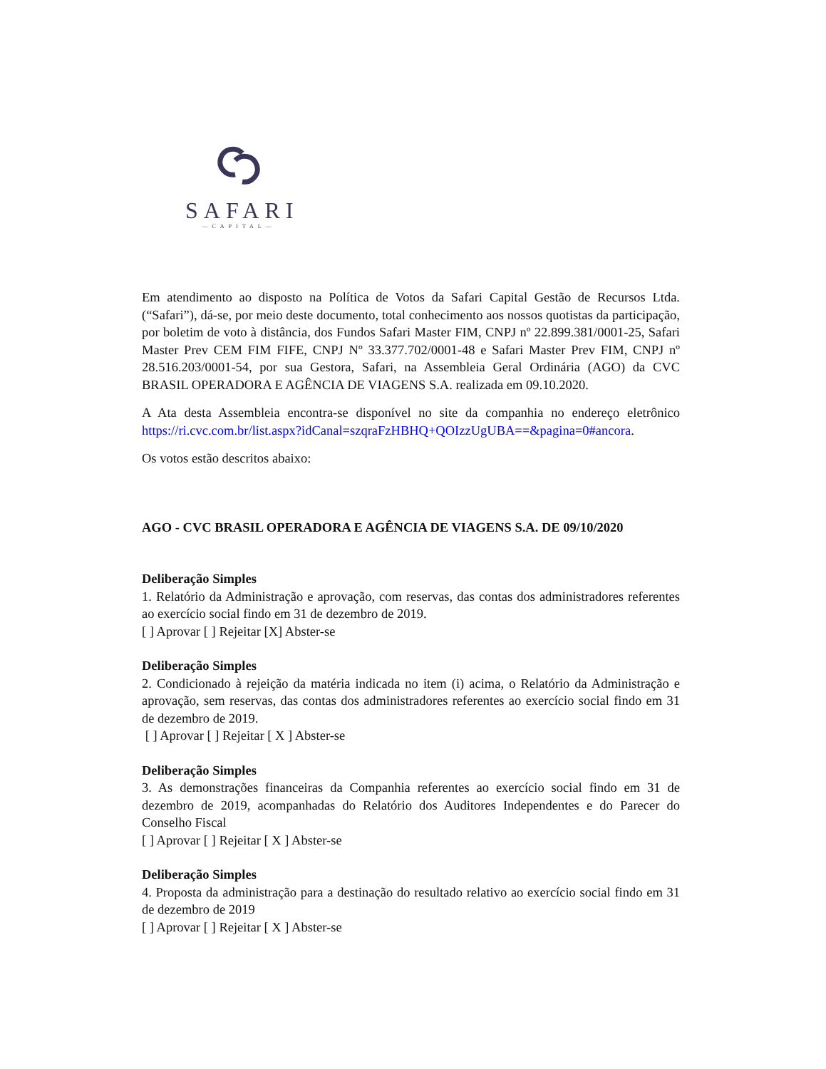SAFARI
—CAPITAL—
Em atendimento ao disposto na Política de Votos da Safari Capital Gestão de Recursos Ltda. (“Safari”), dá-se, por meio deste documento, total conhecimento aos nossos quotistas da participação, por boletim de voto à distância, dos Fundos Safari Master FIM, CNPJ nº 22.899.381/0001-25, Safari Master Prev CEM FIM FIFE, CNPJ Nº 33.377.702/0001-48 e Safari Master Prev FIM, CNPJ nº 28.516.203/0001-54, por sua Gestora, Safari, na Assembleia Geral Ordinária (AGO) da CVC BRASIL OPERADORA E AGÊNCIA DE VIAGENS S.A. realizada em 09.10.2020.
A Ata desta Assembleia encontra-se disponível no site da companhia no endereço eletrônico https://ri.cvc.com.br/list.aspx?idCanal=szqraFzHBHQ+QOIzzUgUBA==&pagina=0#ancora.
Os votos estão descritos abaixo:
AGO - CVC BRASIL OPERADORA E AGÊNCIA DE VIAGENS S.A. DE 09/10/2020
Deliberação Simples
1. Relatório da Administração e aprovação, com reservas, das contas dos administradores referentes ao exercício social findo em 31 de dezembro de 2019.
[ ] Aprovar [ ] Rejeitar [X] Abster-se
Deliberação Simples
2. Condicionado à rejeição da matéria indicada no item (i) acima, o Relatório da Administração e aprovação, sem reservas, das contas dos administradores referentes ao exercício social findo em 31 de dezembro de 2019.
[ ] Aprovar [ ] Rejeitar [ X ] Abster-se
Deliberação Simples
3. As demonstrações financeiras da Companhia referentes ao exercício social findo em 31 de dezembro de 2019, acompanhadas do Relatório dos Auditores Independentes e do Parecer do Conselho Fiscal
[ ] Aprovar [ ] Rejeitar [ X ] Abster-se
Deliberação Simples
4. Proposta da administração para a destinação do resultado relativo ao exercício social findo em 31 de dezembro de 2019
[ ] Aprovar [ ] Rejeitar [ X ] Abster-se